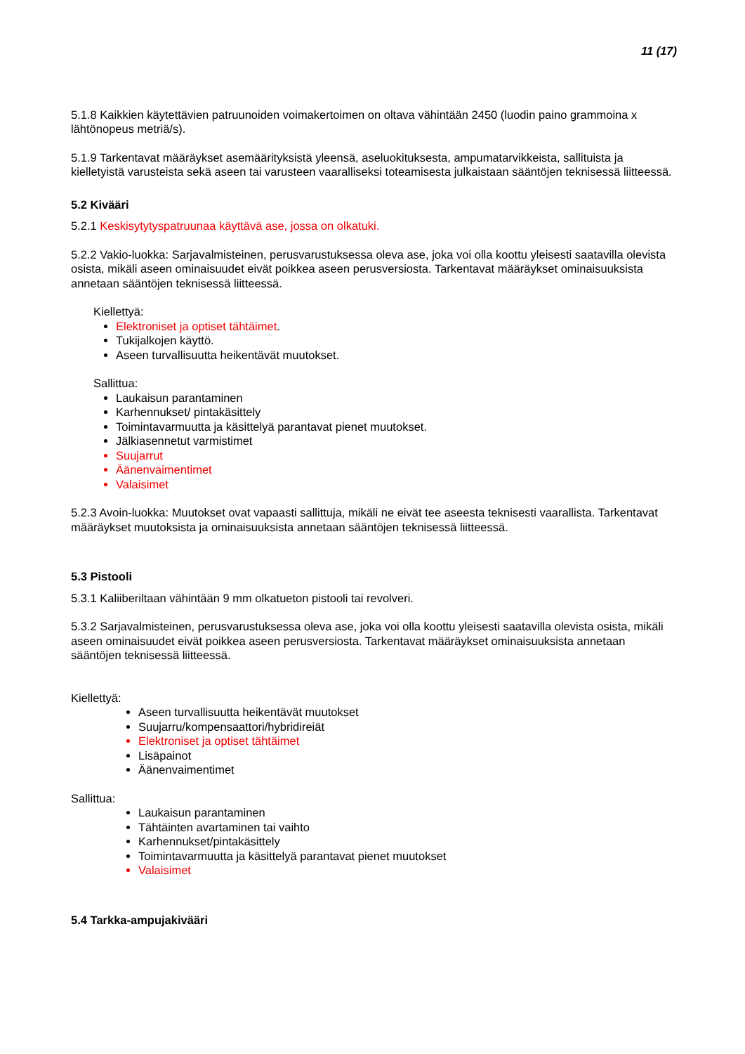11 (17)
5.1.8 Kaikkien käytettävien patruunoiden voimakertoimen on oltava vähintään 2450 (luodin paino grammoina x lähtönopeus metriä/s).
5.1.9 Tarkentavat määräykset asemäärityksistä yleensä, aseluokituksesta, ampumatarvikkeista, sallituista ja kielletyistä varusteista sekä aseen tai varusteen vaaralliseksi toteamisesta julkaistaan sääntöjen teknisessä liitteessä.
5.2 Kivääri
5.2.1 Keskisytytyspatruunaa käyttävä ase, jossa on olkatuki.
5.2.2 Vakio-luokka: Sarjavalmisteinen, perusvarustuksessa oleva ase, joka voi olla koottu yleisesti saatavilla olevista osista, mikäli aseen ominaisuudet eivät poikkea aseen perusversiosta. Tarkentavat määräykset ominaisuuksista annetaan sääntöjen teknisessä liitteessä.
Kiellettyä:
Elektroniset ja optiset tähtäimet.
Tukijalkojen käyttö.
Aseen turvallisuutta heikentävät muutokset.
Sallittua:
Laukaisun parantaminen
Karhennukset/ pintakäsittely
Toimintavarmuutta ja käsittelyä parantavat pienet muutokset.
Jälkiasennetut varmistimet
Suujarrut
Äänenvaimentimet
Valaisimet
5.2.3 Avoin-luokka: Muutokset ovat vapaasti sallittuja, mikäli ne eivät tee aseesta teknisesti vaarallista. Tarkentavat määräykset muutoksista ja ominaisuuksista annetaan sääntöjen teknisessä liitteessä.
5.3 Pistooli
5.3.1 Kaliiberiltaan vähintään 9 mm olkatueton pistooli tai revolveri.
5.3.2 Sarjavalmisteinen, perusvarustuksessa oleva ase, joka voi olla koottu yleisesti saatavilla olevista osista, mikäli aseen ominaisuudet eivät poikkea aseen perusversiosta. Tarkentavat määräykset ominaisuuksista annetaan sääntöjen teknisessä liitteessä.
Kiellettyä:
Aseen turvallisuutta heikentävät muutokset
Suujarru/kompensaattori/hybridireiät
Elektroniset ja optiset tähtäimet
Lisäpainot
Äänenvaimentimet
Sallittua:
Laukaisun parantaminen
Tähtäinten avartaminen tai vaihto
Karhennukset/pintakäsittely
Toimintavarmuutta ja käsittelyä parantavat pienet muutokset
Valaisimet
5.4 Tarkka-ampujakivääri